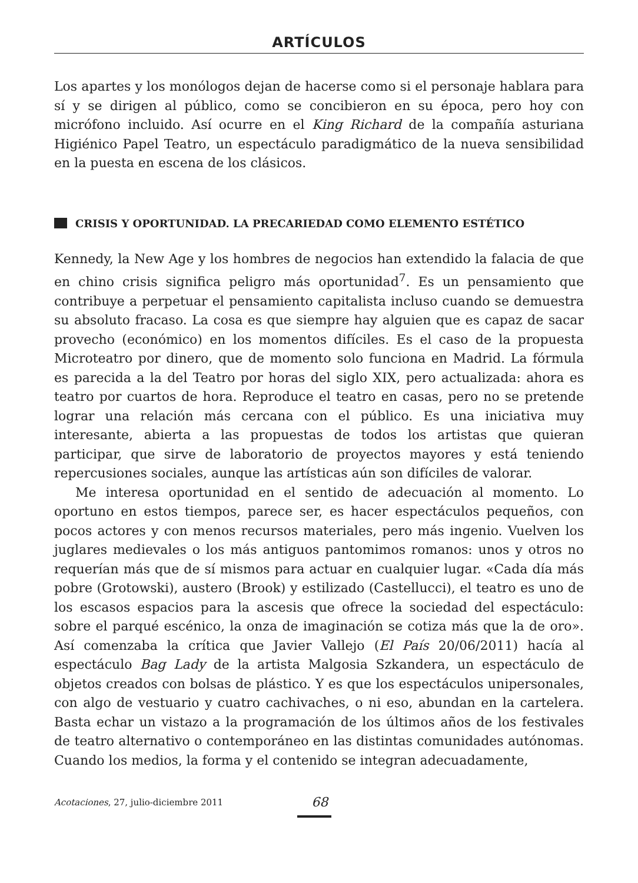ARTÍCULOS
Los apartes y los monólogos dejan de hacerse como si el personaje hablara para sí y se dirigen al público, como se concibieron en su época, pero hoy con micrófono incluido. Así ocurre en el King Richard de la compañía asturiana Higiénico Papel Teatro, un espectáculo paradigmático de la nueva sensibilidad en la puesta en escena de los clásicos.
CRISIS Y OPORTUNIDAD. LA PRECARIEDAD COMO ELEMENTO ESTÉTICO
Kennedy, la New Age y los hombres de negocios han extendido la falacia de que en chino crisis significa peligro más oportunidad<sup>7</sup>. Es un pensamiento que contribuye a perpetuar el pensamiento capitalista incluso cuando se demuestra su absoluto fracaso. La cosa es que siempre hay alguien que es capaz de sacar provecho (económico) en los momentos difíciles. Es el caso de la propuesta Microteatro por dinero, que de momento solo funciona en Madrid. La fórmula es parecida a la del Teatro por horas del siglo XIX, pero actualizada: ahora es teatro por cuartos de hora. Reproduce el teatro en casas, pero no se pretende lograr una relación más cercana con el público. Es una iniciativa muy interesante, abierta a las propuestas de todos los artistas que quieran participar, que sirve de laboratorio de proyectos mayores y está teniendo repercusiones sociales, aunque las artísticas aún son difíciles de valorar.
Me interesa oportunidad en el sentido de adecuación al momento. Lo oportuno en estos tiempos, parece ser, es hacer espectáculos pequeños, con pocos actores y con menos recursos materiales, pero más ingenio. Vuelven los juglares medievales o los más antiguos pantomimos romanos: unos y otros no requerían más que de sí mismos para actuar en cualquier lugar. «Cada día más pobre (Grotowski), austero (Brook) y estilizado (Castellucci), el teatro es uno de los escasos espacios para la ascesis que ofrece la sociedad del espectáculo: sobre el parqué escénico, la onza de imaginación se cotiza más que la de oro». Así comenzaba la crítica que Javier Vallejo (El País 20/06/2011) hacía al espectáculo Bag Lady de la artista Malgosia Szkandera, un espectáculo de objetos creados con bolsas de plástico. Y es que los espectáculos unipersonales, con algo de vestuario y cuatro cachivaches, o ni eso, abundan en la cartelera. Basta echar un vistazo a la programación de los últimos años de los festivales de teatro alternativo o contemporáneo en las distintas comunidades autónomas. Cuando los medios, la forma y el contenido se integran adecuadamente,
Acotaciones, 27, julio-diciembre 2011 68